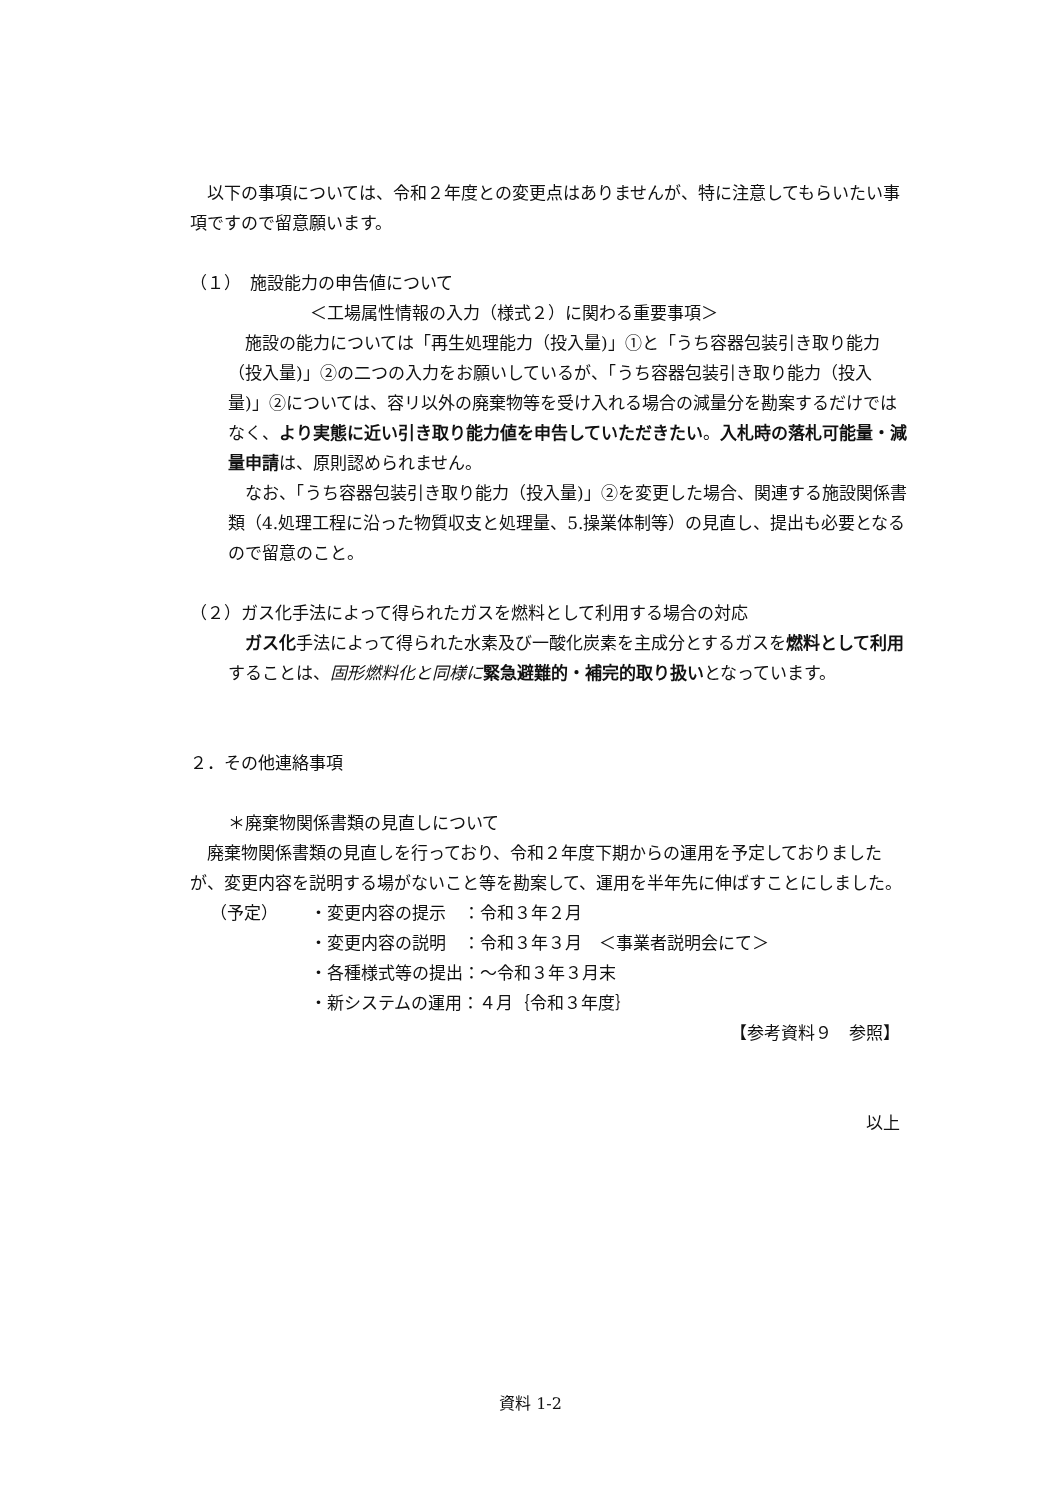以下の事項については、令和２年度との変更点はありませんが、特に注意してもらいたい事項ですので留意願います。
（１）　施設能力の申告値について
＜工場属性情報の入力（様式２）に関わる重要事項＞
　施設の能力については「再生処理能力（投入量)」①と「うち容器包装引き取り能力（投入量)」②の二つの入力をお願いしているが、「うち容器包装引き取り能力（投入量)」②については、容リ以外の廃棄物等を受け入れる場合の減量分を勘案するだけではなく、より実態に近い引き取り能力値を申告していただきたい。入札時の落札可能量・減量申請は、原則認められません。
　なお、「うち容器包装引き取り能力（投入量)」②を変更した場合、関連する施設関係書類（4.処理工程に沿った物質収支と処理量、5.操業体制等）の見直し、提出も必要となるので留意のこと。
（２）ガス化手法によって得られたガスを燃料として利用する場合の対応
　ガス化手法によって得られた水素及び一酸化炭素を主成分とするガスを燃料として利用することは、固形燃料化と同様に 緊急避難的・補完的取り扱いとなっています。
２．その他連絡事項
＊廃棄物関係書類の見直しについて
　廃棄物関係書類の見直しを行っており、令和２年度下期からの運用を予定しておりましたが、変更内容を説明する場がないこと等を勘案して、運用を半年先に伸ばすことにしました。
| （予定） | ・変更内容の提示 ：令和３年２月 |
| | ・変更内容の説明 ：令和３年３月 ＜事業者説明会にて＞ |
| | ・各種様式等の提出：～令和３年３月末 |
| | ・新システムの運用：４月｛令和３年度｝ |
【参考資料９　参照】
以上
資料 1-2